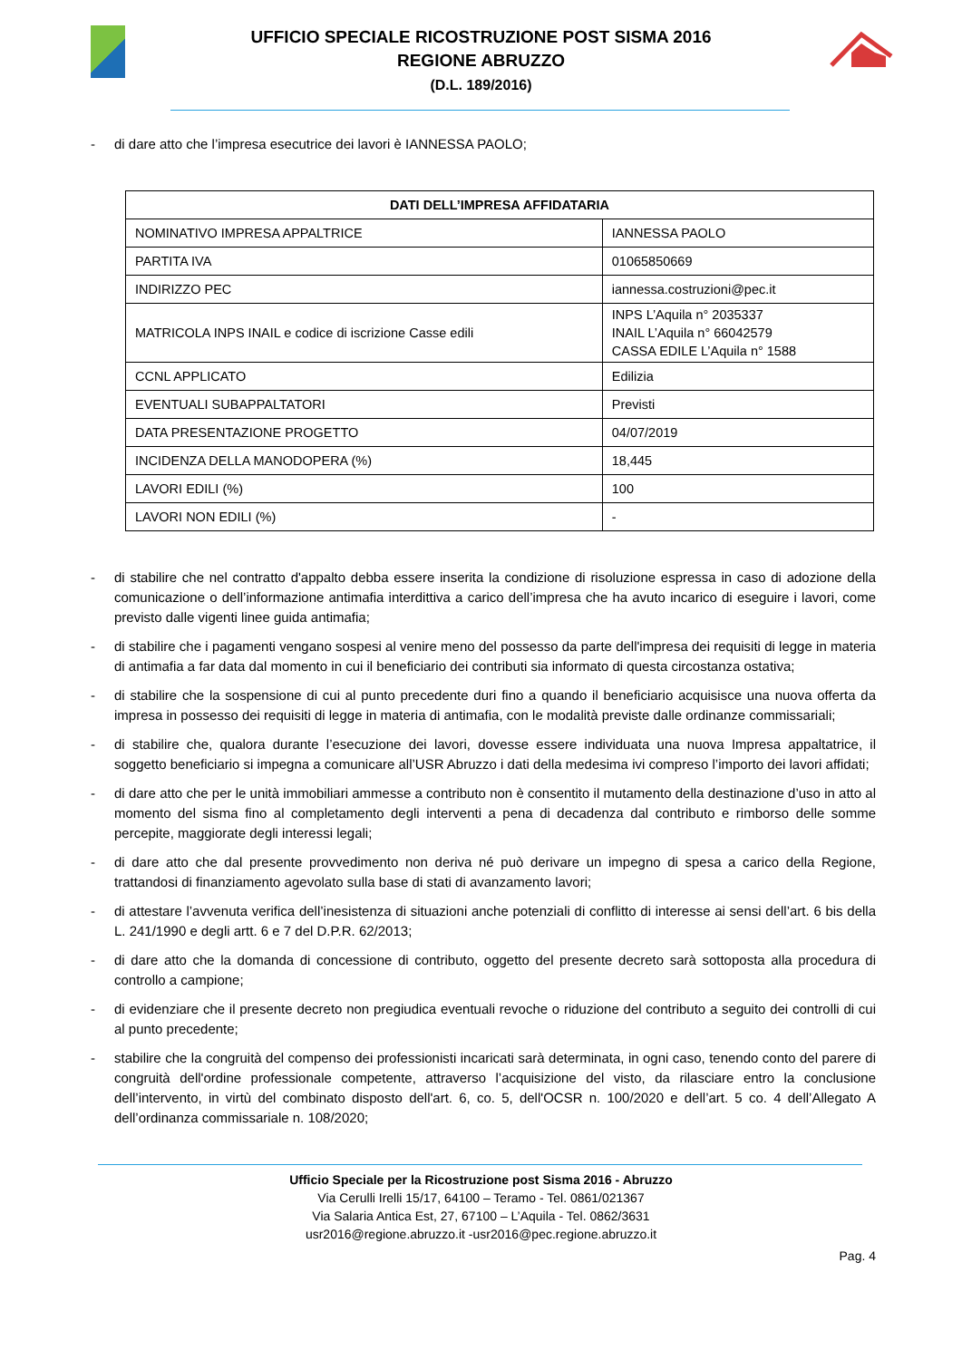UFFICIO SPECIALE RICOSTRUZIONE POST SISMA 2016
REGIONE ABRUZZO
(D.L. 189/2016)
- di dare atto che l’impresa esecutrice dei lavori è IANNESSA PAOLO;
| DATI DELL’IMPRESA AFFIDATARIA | |
| --- | --- |
| NOMINATIVO IMPRESA APPALTRICE | IANNESSA PAOLO |
| PARTITA IVA | 01065850669 |
| INDIRIZZO PEC | iannessa.costruzioni@pec.it |
| MATRICOLA INPS INAIL e codice di iscrizione Casse edili | INPS L’Aquila n° 2035337 INAIL L’Aquila n° 66042579 CASSA EDILE L’Aquila n° 1588 |
| CCNL APPLICATO | Edilizia |
| EVENTUALI SUBAPPALTATORI | Previsti |
| DATA PRESENTAZIONE PROGETTO | 04/07/2019 |
| INCIDENZA DELLA MANODOPERA (%) | 18,445 |
| LAVORI EDILI (%) | 100 |
| LAVORI NON EDILI (%) | - |
- di stabilire che nel contratto d'appalto debba essere inserita la condizione di risoluzione espressa in caso di adozione della comunicazione o dell’informazione antimafia interdittiva a carico dell’impresa che ha avuto incarico di eseguire i lavori, come previsto dalle vigenti linee guida antimafia;
- di stabilire che i pagamenti vengano sospesi al venire meno del possesso da parte dell'impresa dei requisiti di legge in materia di antimafia a far data dal momento in cui il beneficiario dei contributi sia informato di questa circostanza ostativa;
- di stabilire che la sospensione di cui al punto precedente duri fino a quando il beneficiario acquisisce una nuova offerta da impresa in possesso dei requisiti di legge in materia di antimafia, con le modalità previste dalle ordinanze commissariali;
- di stabilire che, qualora durante l’esecuzione dei lavori, dovesse essere individuata una nuova Impresa appaltatrice, il soggetto beneficiario si impegna a comunicare all’USR Abruzzo i dati della medesima ivi compreso l’importo dei lavori affidati;
- di dare atto che per le unità immobiliari ammesse a contributo non è consentito il mutamento della destinazione d’uso in atto al momento del sisma fino al completamento degli interventi a pena di decadenza dal contributo e rimborso delle somme percepite, maggiorate degli interessi legali;
- di dare atto che dal presente provvedimento non deriva né può derivare un impegno di spesa a carico della Regione, trattandosi di finanziamento agevolato sulla base di stati di avanzamento lavori;
- di attestare l’avvenuta verifica dell’inesistenza di situazioni anche potenziali di conflitto di interesse ai sensi dell’art. 6 bis della L. 241/1990 e degli artt. 6 e 7 del D.P.R. 62/2013;
- di dare atto che la domanda di concessione di contributo, oggetto del presente decreto sarà sottoposta alla procedura di controllo a campione;
- di evidenziare che il presente decreto non pregiudica eventuali revoche o riduzione del contributo a seguito dei controlli di cui al punto precedente;
- stabilire che la congruità del compenso dei professionisti incaricati sarà determinata, in ogni caso, tenendo conto del parere di congruità dell'ordine professionale competente, attraverso l’acquisizione del visto, da rilasciare entro la conclusione dell’intervento, in virtù del combinato disposto dell'art. 6, co. 5, dell'OCSR n. 100/2020 e dell’art. 5 co. 4 dell’Allegato A dell’ordinanza commissariale n. 108/2020;
Ufficio Speciale per la Ricostruzione post Sisma 2016 - Abruzzo
Via Cerulli Irelli 15/17, 64100 – Teramo - Tel. 0861/021367
Via Salaria Antica Est, 27, 67100 – L’Aquila - Tel. 0862/3631
usr2016@regione.abruzzo.it -usr2016@pec.regione.abruzzo.it
Pag. 4